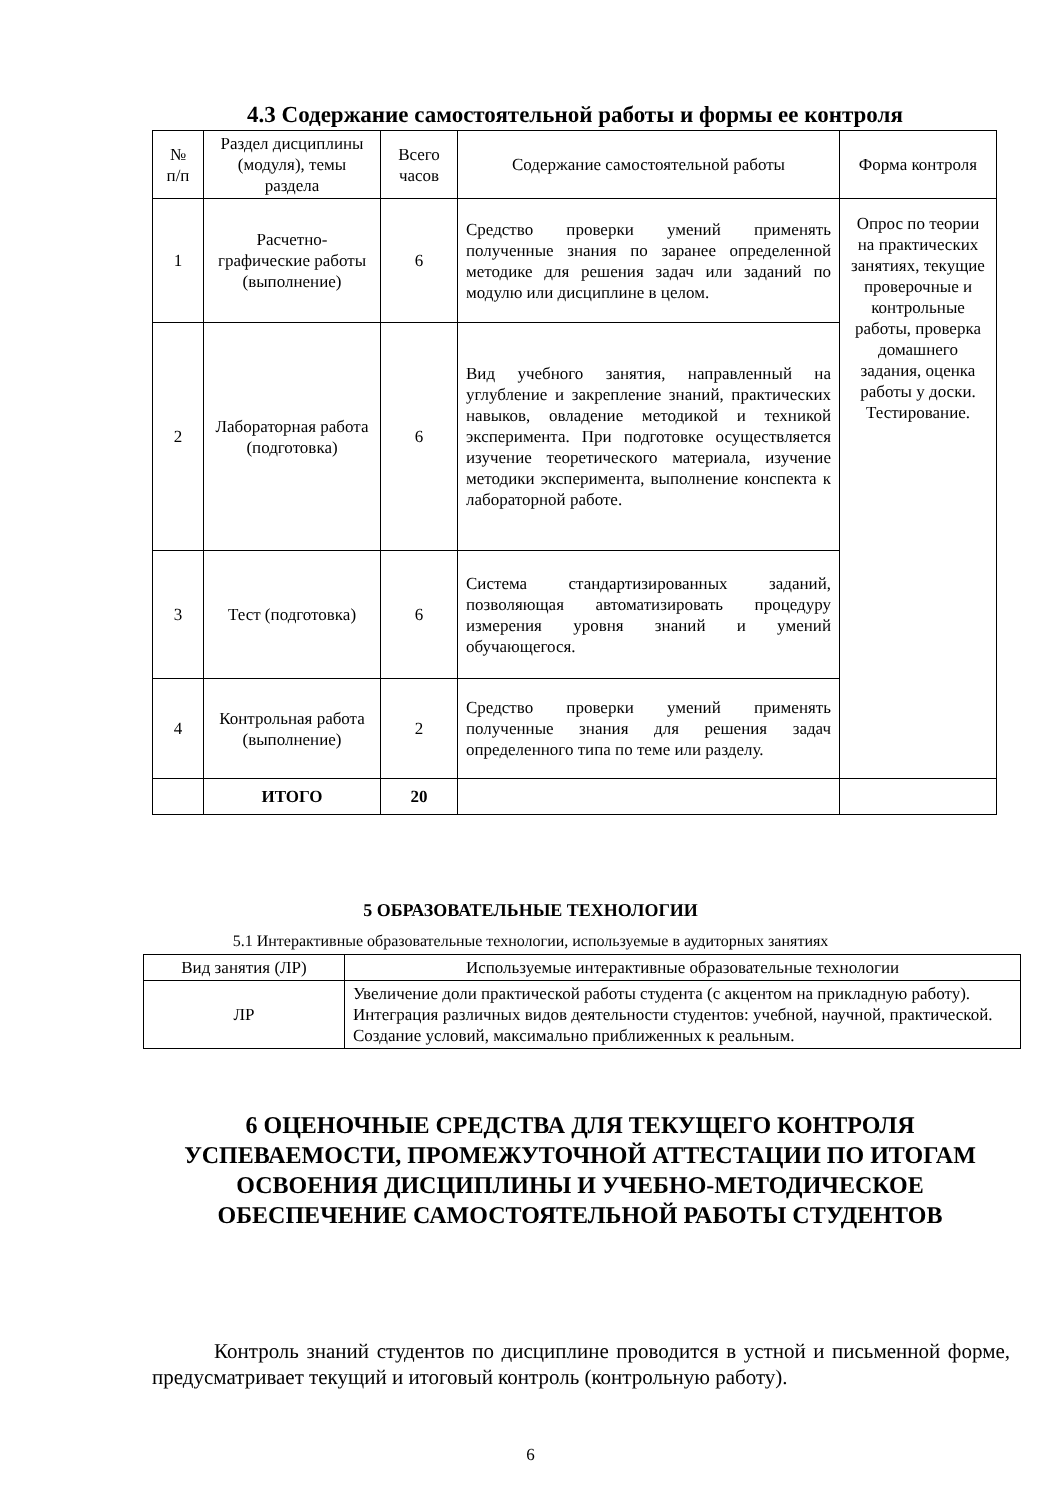4.3 Содержание самостоятельной работы и формы ее контроля
| № п/п | Раздел дисциплины (модуля), темы раздела | Всего часов | Содержание самостоятельной работы | Форма контроля |
| --- | --- | --- | --- | --- |
| 1 | Расчетно-графические работы (выполнение) | 6 | Средство проверки умений применять полученные знания по заранее определенной методике для решения задач или заданий по модулю или дисциплине в целом. | Опрос по теории на практических занятиях, текущие проверочные и контрольные работы, проверка домашнего задания, оценка работы у доски. Тестирование. |
| 2 | Лабораторная работа (подготовка) | 6 | Вид учебного занятия, направленный на углубление и закрепление знаний, практических навыков, овладение методикой и техникой эксперимента. При подготовке осуществляется изучение теоретического материала, изучение методики эксперимента, выполнение конспекта к лабораторной работе. | |
| 3 | Тест (подготовка) | 6 | Система стандартизированных заданий, позволяющая автоматизировать процедуру измерения уровня знаний и умений обучающегося. | |
| 4 | Контрольная работа (выполнение) | 2 | Средство проверки умений применять полученные знания для решения задач определенного типа по теме или разделу. | |
| | ИТОГО | 20 | | |
5 ОБРАЗОВАТЕЛЬНЫЕ ТЕХНОЛОГИИ
5.1 Интерактивные образовательные технологии, используемые в аудиторных занятиях
| Вид занятия (ЛР) | Используемые интерактивные образовательные технологии |
| --- | --- |
| ЛР | Увеличение доли практической работы студента (с акцентом на прикладную работу). Интеграция различных видов деятельности студентов: учебной, научной, практической. Создание условий, максимально приближенных к реальным. |
6 ОЦЕНОЧНЫЕ СРЕДСТВА ДЛЯ ТЕКУЩЕГО КОНТРОЛЯ УСПЕВАЕМОСТИ, ПРОМЕЖУТОЧНОЙ АТТЕСТАЦИИ ПО ИТОГАМ ОСВОЕНИЯ ДИСЦИПЛИНЫ И УЧЕБНО-МЕТОДИЧЕСКОЕ ОБЕСПЕЧЕНИЕ САМОСТОЯТЕЛЬНОЙ РАБОТЫ СТУДЕНТОВ
Контроль знаний студентов по дисциплине проводится в устной и письменной форме, предусматривает текущий и итоговый контроль (контрольную работу).
6